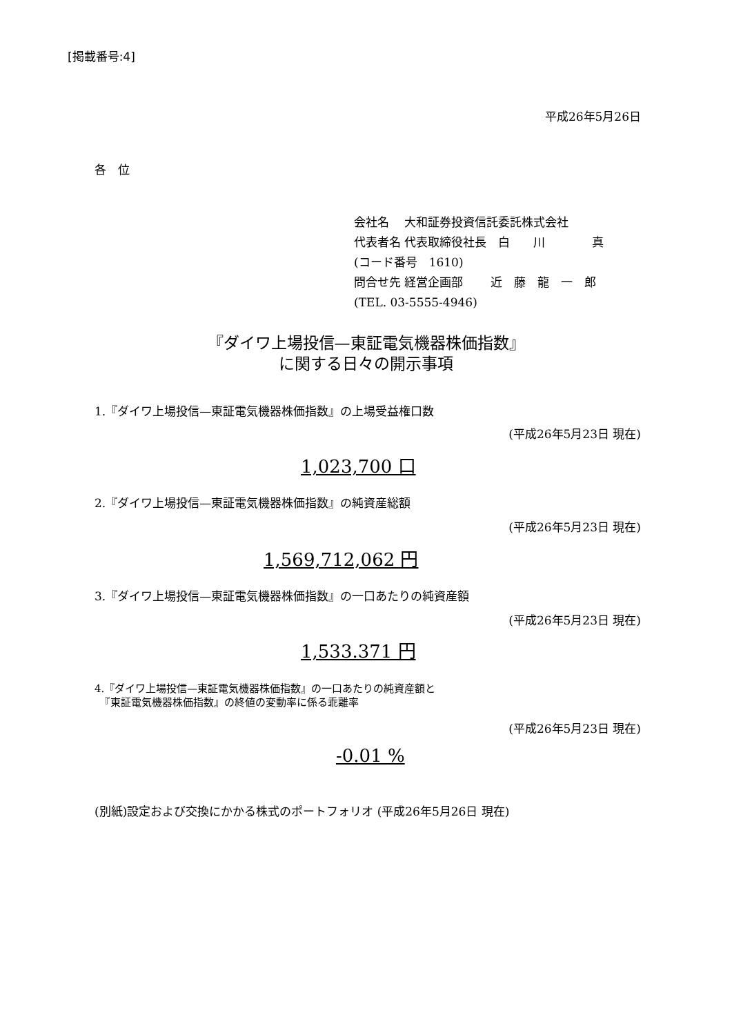[掲載番号:4]
平成26年5月26日
各　位
会社名　 大和証券投資信託委託株式会社
代表者名 代表取締役社長　白　　川　　　　真
(コード番号　1610)
問合せ先 経営企画部　　 近　藤　龍　一　郎
(TEL. 03-5555-4946)
『ダイワ上場投信—東証電気機器株価指数』
に関する日々の開示事項
1.『ダイワ上場投信—東証電気機器株価指数』の上場受益権口数
(平成26年5月23日 現在)
1,023,700 口
2.『ダイワ上場投信—東証電気機器株価指数』の純資産総額
(平成26年5月23日 現在)
1,569,712,062 円
3.『ダイワ上場投信—東証電気機器株価指数』の一口あたりの純資産額
(平成26年5月23日 現在)
1,533.371 円
4.『ダイワ上場投信—東証電気機器株価指数』の一口あたりの純資産額と
　『東証電気機器株価指数』の終値の変動率に係る乖離率
(平成26年5月23日 現在)
-0.01 %
(別紙)設定および交換にかかる株式のポートフォリオ (平成26年5月26日 現在)